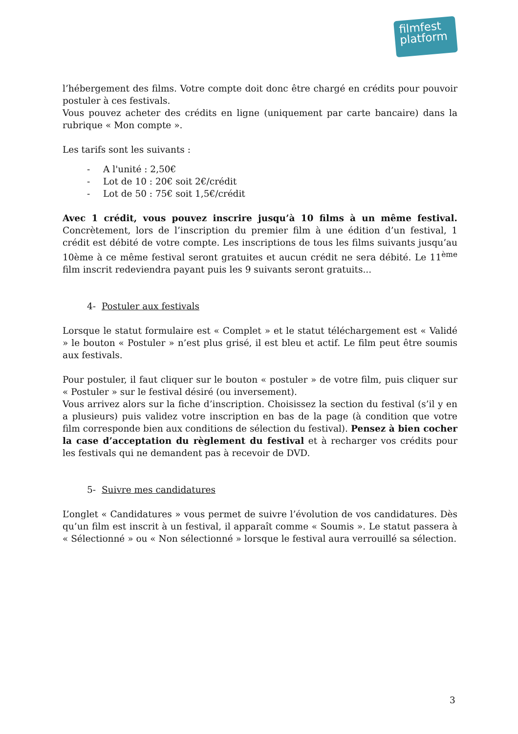filmfest
platform
l’hébergement des films. Votre compte doit donc être chargé en crédits pour pouvoir postuler à ces festivals.
Vous pouvez acheter des crédits en ligne (uniquement par carte bancaire) dans la rubrique « Mon compte ».
Les tarifs sont les suivants :
- A l'unité : 2,50€
- Lot de 10 : 20€ soit 2€/crédit
- Lot de 50 : 75€ soit 1,5€/crédit
Avec 1 crédit, vous pouvez inscrire jusqu’à 10 films à un même festival. Concrètement, lors de l’inscription du premier film à une édition d’un festival, 1 crédit est débité de votre compte. Les inscriptions de tous les films suivants jusqu’au 10ème à ce même festival seront gratuites et aucun crédit ne sera débité. Le 11<sup>ème</sup> film inscrit redeviendra payant puis les 9 suivants seront gratuits...
4- Postuler aux festivals
Lorsque le statut formulaire est « Complet » et le statut téléchargement est « Validé » le bouton « Postuler » n’est plus grisé, il est bleu et actif. Le film peut être soumis aux festivals.
Pour postuler, il faut cliquer sur le bouton « postuler » de votre film, puis cliquer sur « Postuler » sur le festival désiré (ou inversement).
Vous arrivez alors sur la fiche d’inscription. Choisissez la section du festival (s’il y en a plusieurs) puis validez votre inscription en bas de la page (à condition que votre film corresponde bien aux conditions de sélection du festival). Pensez à bien cocher la case d’acceptation du règlement du festival et à recharger vos crédits pour les festivals qui ne demandent pas à recevoir de DVD.
5- Suivre mes candidatures
L’onglet « Candidatures » vous permet de suivre l’évolution de vos candidatures. Dès qu’un film est inscrit à un festival, il apparaît comme « Soumis ». Le statut passera à « Sélectionné » ou « Non sélectionné » lorsque le festival aura verrouillé sa sélection.
3